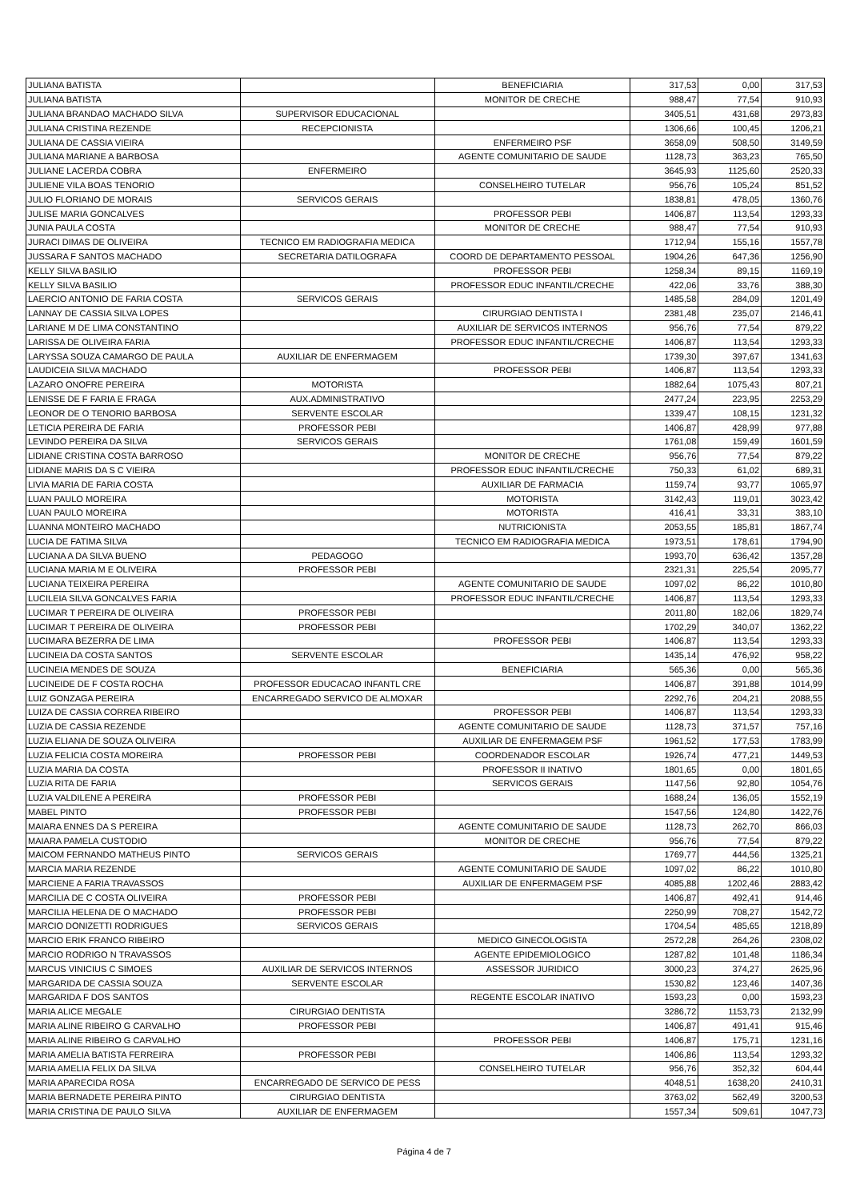| JULIANA BATISTA | | BENEFICIARIA | 317,53 | 0,00 | 317,53 |
| JULIANA BATISTA | | MONITOR DE CRECHE | 988,47 | 77,54 | 910,93 |
| JULIANA BRANDAO MACHADO SILVA | SUPERVISOR EDUCACIONAL | | 3405,51 | 431,68 | 2973,83 |
| JULIANA CRISTINA REZENDE | RECEPCIONISTA | | 1306,66 | 100,45 | 1206,21 |
| JULIANA DE CASSIA VIEIRA | | ENFERMEIRO PSF | 3658,09 | 508,50 | 3149,59 |
| JULIANA MARIANE A BARBOSA | | AGENTE COMUNITARIO DE SAUDE | 1128,73 | 363,23 | 765,50 |
| JULIANE LACERDA COBRA | ENFERMEIRO | | 3645,93 | 1125,60 | 2520,33 |
| JULIENE VILA BOAS TENORIO | | CONSELHEIRO TUTELAR | 956,76 | 105,24 | 851,52 |
| JULIO FLORIANO DE MORAIS | SERVICOS GERAIS | | 1838,81 | 478,05 | 1360,76 |
| JULISE MARIA GONCALVES | | PROFESSOR PEBI | 1406,87 | 113,54 | 1293,33 |
| JUNIA PAULA COSTA | | MONITOR DE CRECHE | 988,47 | 77,54 | 910,93 |
| JURACI DIMAS DE OLIVEIRA | TECNICO EM RADIOGRAFIA MEDICA | | 1712,94 | 155,16 | 1557,78 |
| JUSSARA F SANTOS MACHADO | SECRETARIA DATILOGRAFA | COORD DE DEPARTAMENTO PESSOAL | 1904,26 | 647,36 | 1256,90 |
| KELLY SILVA BASILIO | | PROFESSOR PEBI | 1258,34 | 89,15 | 1169,19 |
| KELLY SILVA BASILIO | | PROFESSOR EDUC INFANTIL/CRECHE | 422,06 | 33,76 | 388,30 |
| LAERCIO ANTONIO DE FARIA COSTA | SERVICOS GERAIS | | 1485,58 | 284,09 | 1201,49 |
| LANNAY DE CASSIA SILVA LOPES | | CIRURGIAO DENTISTA I | 2381,48 | 235,07 | 2146,41 |
| LARIANE M DE LIMA CONSTANTINO | | AUXILIAR DE SERVICOS INTERNOS | 956,76 | 77,54 | 879,22 |
| LARISSA DE OLIVEIRA FARIA | | PROFESSOR EDUC INFANTIL/CRECHE | 1406,87 | 113,54 | 1293,33 |
| LARYSSA SOUZA CAMARGO DE PAULA | AUXILIAR DE ENFERMAGEM | | 1739,30 | 397,67 | 1341,63 |
| LAUDICEIA SILVA MACHADO | | PROFESSOR PEBI | 1406,87 | 113,54 | 1293,33 |
| LAZARO ONOFRE PEREIRA | MOTORISTA | | 1882,64 | 1075,43 | 807,21 |
| LENISSE DE F FARIA E FRAGA | AUX.ADMINISTRATIVO | | 2477,24 | 223,95 | 2253,29 |
| LEONOR DE O TENORIO BARBOSA | SERVENTE ESCOLAR | | 1339,47 | 108,15 | 1231,32 |
| LETICIA PEREIRA DE FARIA | PROFESSOR PEBI | | 1406,87 | 428,99 | 977,88 |
| LEVINDO PEREIRA DA SILVA | SERVICOS GERAIS | | 1761,08 | 159,49 | 1601,59 |
| LIDIANE CRISTINA COSTA BARROSO | | MONITOR DE CRECHE | 956,76 | 77,54 | 879,22 |
| LIDIANE MARIS DA S C VIEIRA | | PROFESSOR EDUC INFANTIL/CRECHE | 750,33 | 61,02 | 689,31 |
| LIVIA MARIA DE FARIA COSTA | | AUXILIAR DE FARMACIA | 1159,74 | 93,77 | 1065,97 |
| LUAN PAULO MOREIRA | | MOTORISTA | 3142,43 | 119,01 | 3023,42 |
| LUAN PAULO MOREIRA | | MOTORISTA | 416,41 | 33,31 | 383,10 |
| LUANNA MONTEIRO MACHADO | | NUTRICIONISTA | 2053,55 | 185,81 | 1867,74 |
| LUCIA DE FATIMA SILVA | | TECNICO EM RADIOGRAFIA MEDICA | 1973,51 | 178,61 | 1794,90 |
| LUCIANA A DA SILVA BUENO | PEDAGOGO | | 1993,70 | 636,42 | 1357,28 |
| LUCIANA MARIA M E OLIVEIRA | PROFESSOR PEBI | | 2321,31 | 225,54 | 2095,77 |
| LUCIANA TEIXEIRA PEREIRA | | AGENTE COMUNITARIO DE SAUDE | 1097,02 | 86,22 | 1010,80 |
| LUCILEIA SILVA GONCALVES FARIA | | PROFESSOR EDUC INFANTIL/CRECHE | 1406,87 | 113,54 | 1293,33 |
| LUCIMAR T PEREIRA DE OLIVEIRA | PROFESSOR PEBI | | 2011,80 | 182,06 | 1829,74 |
| LUCIMAR T PEREIRA DE OLIVEIRA | PROFESSOR PEBI | | 1702,29 | 340,07 | 1362,22 |
| LUCIMARA BEZERRA DE LIMA | | PROFESSOR PEBI | 1406,87 | 113,54 | 1293,33 |
| LUCINEIA DA COSTA SANTOS | SERVENTE ESCOLAR | | 1435,14 | 476,92 | 958,22 |
| LUCINEIA MENDES DE SOUZA | | BENEFICIARIA | 565,36 | 0,00 | 565,36 |
| LUCINEIDE DE F COSTA ROCHA | PROFESSOR EDUCACAO INFANTL CRE | | 1406,87 | 391,88 | 1014,99 |
| LUIZ GONZAGA PEREIRA | ENCARREGADO SERVICO DE ALMOXAR | | 2292,76 | 204,21 | 2088,55 |
| LUIZA DE CASSIA CORREA RIBEIRO | | PROFESSOR PEBI | 1406,87 | 113,54 | 1293,33 |
| LUZIA DE CASSIA REZENDE | | AGENTE COMUNITARIO DE SAUDE | 1128,73 | 371,57 | 757,16 |
| LUZIA ELIANA DE SOUZA OLIVEIRA | | AUXILIAR DE ENFERMAGEM PSF | 1961,52 | 177,53 | 1783,99 |
| LUZIA FELICIA COSTA MOREIRA | PROFESSOR PEBI | COORDENADOR ESCOLAR | 1926,74 | 477,21 | 1449,53 |
| LUZIA MARIA DA COSTA | | PROFESSOR II INATIVO | 1801,65 | 0,00 | 1801,65 |
| LUZIA RITA DE FARIA | | SERVICOS GERAIS | 1147,56 | 92,80 | 1054,76 |
| LUZIA VALDILENE A PEREIRA | PROFESSOR PEBI | | 1688,24 | 136,05 | 1552,19 |
| MABEL PINTO | PROFESSOR PEBI | | 1547,56 | 124,80 | 1422,76 |
| MAIARA ENNES DA S PEREIRA | | AGENTE COMUNITARIO DE SAUDE | 1128,73 | 262,70 | 866,03 |
| MAIARA PAMELA CUSTODIO | | MONITOR DE CRECHE | 956,76 | 77,54 | 879,22 |
| MAICOM FERNANDO MATHEUS PINTO | SERVICOS GERAIS | | 1769,77 | 444,56 | 1325,21 |
| MARCIA MARIA REZENDE | | AGENTE COMUNITARIO DE SAUDE | 1097,02 | 86,22 | 1010,80 |
| MARCIENE A FARIA TRAVASSOS | | AUXILIAR DE ENFERMAGEM PSF | 4085,88 | 1202,46 | 2883,42 |
| MARCILIA DE C COSTA OLIVEIRA | PROFESSOR PEBI | | 1406,87 | 492,41 | 914,46 |
| MARCILIA HELENA DE O MACHADO | PROFESSOR PEBI | | 2250,99 | 708,27 | 1542,72 |
| MARCIO DONIZETTI RODRIGUES | SERVICOS GERAIS | | 1704,54 | 485,65 | 1218,89 |
| MARCIO ERIK FRANCO RIBEIRO | | MEDICO GINECOLOGISTA | 2572,28 | 264,26 | 2308,02 |
| MARCIO RODRIGO N TRAVASSOS | | AGENTE EPIDEMIOLOGICO | 1287,82 | 101,48 | 1186,34 |
| MARCUS VINICIUS C SIMOES | AUXILIAR DE SERVICOS INTERNOS | ASSESSOR JURIDICO | 3000,23 | 374,27 | 2625,96 |
| MARGARIDA DE CASSIA SOUZA | SERVENTE ESCOLAR | | 1530,82 | 123,46 | 1407,36 |
| MARGARIDA F DOS SANTOS | | REGENTE ESCOLAR INATIVO | 1593,23 | 0,00 | 1593,23 |
| MARIA ALICE MEGALE | CIRURGIAO DENTISTA | | 3286,72 | 1153,73 | 2132,99 |
| MARIA ALINE RIBEIRO G CARVALHO | PROFESSOR PEBI | | 1406,87 | 491,41 | 915,46 |
| MARIA ALINE RIBEIRO G CARVALHO | | PROFESSOR PEBI | 1406,87 | 175,71 | 1231,16 |
| MARIA AMELIA BATISTA FERREIRA | PROFESSOR PEBI | | 1406,86 | 113,54 | 1293,32 |
| MARIA AMELIA FELIX DA SILVA | | CONSELHEIRO TUTELAR | 956,76 | 352,32 | 604,44 |
| MARIA APARECIDA ROSA | ENCARREGADO DE SERVICO DE PESS | | 4048,51 | 1638,20 | 2410,31 |
| MARIA BERNADETE PEREIRA PINTO | CIRURGIAO DENTISTA | | 3763,02 | 562,49 | 3200,53 |
| MARIA CRISTINA DE PAULO SILVA | AUXILIAR DE ENFERMAGEM | | 1557,34 | 509,61 | 1047,73 |
Página 4 de 7